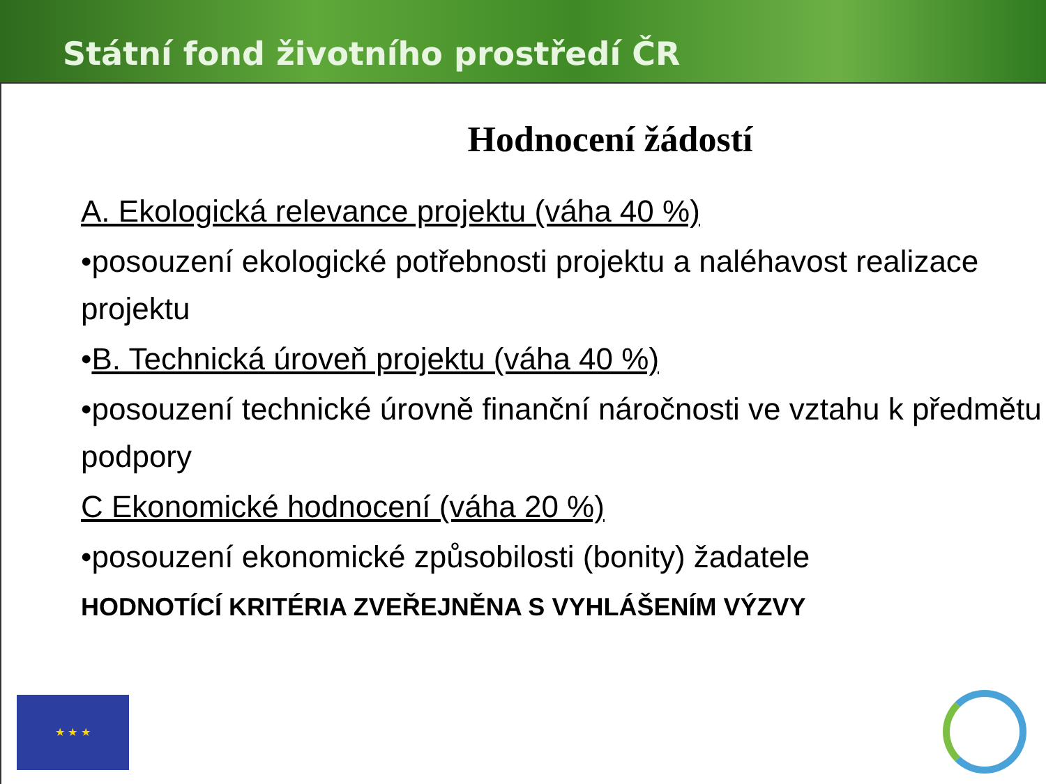Státní fond životního prostředí ČR
Hodnocení žádostí
A. Ekologická relevance projektu (váha 40 %)
•posouzení ekologické potřebnosti projektu a naléhavost realizace projektu
•B. Technická úroveň projektu (váha 40 %)
•posouzení technické úrovně finanční náročnosti ve vztahu k předmětu podpory
C Ekonomické hodnocení (váha 20 %)
•posouzení ekonomické způsobilosti (bonity) žadatele
HODNOTÍCÍ KRITÉRIA ZVEŘEJNĚNA S VYHLÁŠENÍM VÝZVY
★ ★ ★